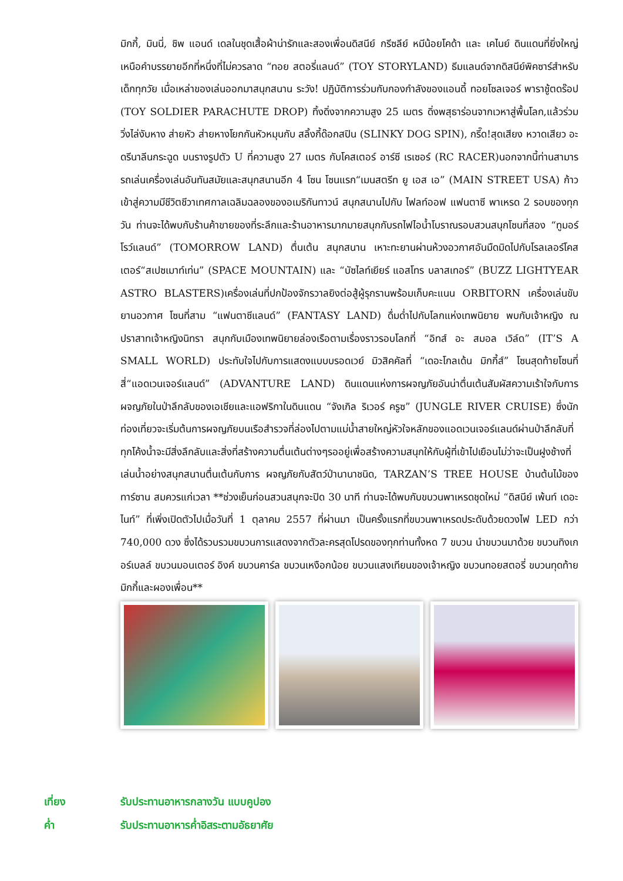มิกกี้, มินนี่, ชิพ แอนด์ เดลในชุดเสื้อผ้าน่ารักและสองเพื่อนดิสนีย์ กรีซลีย์ หมีน้อยโคด้า และ เคไนย์ ดินแดนที่ยิ่งใหญ่เหนือคำบรรยายอีกที่หนึ่งที่ไม่ควรลาด “ทอย สตอรี่แลนด์” (TOY STORYLAND) ธีมแลนด์จากดิสนีย์พิคซาร์สำหรับเด็กทุกวัย เมื่อเหล่าของเล่นออกมาสนุกสนาน ระวัง! ปฏิบัติการร่วมกับกองกำลังของแอนดี้ ทอยโซลเจอร์ พาราชู้ตดร๊อป (TOY SOLDIER PARACHUTE DROP) ทิ้งดิ่งจากความสูง 25 เมตร ดิ่งพสุธาร่อนจากเวหาสู่พื้นโลก,แล้วร่วมวิ่งไล่งับหาง ส่ายหัว ส่ายหางโยกกันหัวหมุนกับ สลิ้งกี้ด๊อกสปิน (SLINKY DOG SPIN), กรี๊ด!สุดเสียง หวาดเสียว อะดรีนาลีนกระฉูด บนรางรูปตัว U ที่ความสูง 27 เมตร กับโคสเตอร์ อาร์ซี เรเซอร์ (RC RACER)นอกจากนี้ท่านสามารรถเล่นเครื่องเล่นอันทันสมัยและสนุกสนานอีก 4 โซน โซนแรก“เมนสตรีท ยู เอส เอ” (MAIN STREET USA) ก้าวเข้าสู่ความมีชีวิตชีวาเทศกาลเฉลิมฉลองของอเมริกันทาวน์ สนุกสนานไปกับ ไฟลท์ออฟ แฟนตาซี พาเหรด 2 รอบของทุกวัน ท่านจะได้พบกับร้านค้าขายของที่ระลึกและร้านอาหารมากมายสนุกกับรถไฟไอน้ำโบราณรอบสวนสนุกโซนที่สอง “ทูมอร์โรว์แลนด์” (TOMORROW LAND) ตื่นเต้น สนุกสนาน เหาะทะยานผ่านห้วงอวกาศอันมืดมิดไปกับโรลเลอร์โคสเตอร์“สเปซเมาท์เท่น” (SPACE MOUNTAIN) และ “บัซไลท์เยียร์ แอสโทร บลาสเทอร์” (BUZZ LIGHTYEAR ASTRO BLASTERS)เครื่องเล่นที่ปกป้องจักรวาลยิงต่อสู้ผู้รุกรานพร้อมเก็บคะแนน ORBITORN เครื่องเล่นขับยานอวกาศ โซนที่สาม “แฟนตาซีแลนด์” (FANTASY LAND) ดื่มด่ำไปกับโลกแห่งเทพนิยาย พบกับเจ้าหญิง ณ ปราสาทเจ้าหญิงนิทรา สนุกกับเมืองเทพนิยายล่องเรือตามเรื่องราวรอบโลกที่ “อิทส์ อะ สมอล เวิล์ด” (IT’S A SMALL WORLD) ประทับใจไปกับการแสดงแบบบรอดเวย์ มิวสิคคัลที่ “เดอะโกลเด้น มิกกี้ส์” โซนสุดท้ายโซนที่สี่“แอดเวนเจอร์แลนด์” (ADVANTURE LAND) ดินแดนแห่งการผจญภัยอันน่าตื่นเต้นสัมผัสความเร้าใจกับการผจญภัยในป่าลึกลับของเอเชียและแอฟริกาในดินแดน “จังเกิล ริเวอร์ ครูซ” (JUNGLE RIVER CRUISE) ซึ่งนักท่องเที่ยวจะเริ่มต้นการผจญภัยบนเรือสำรวจที่ล่องไปตามแม่น้ำสายใหญ่หัวใจหลักของแอดเวนเจอร์แลนด์ผ่านป่าลึกลับที่ทุกโค้งน้ำจะมีสิ่งลึกลับและสิ่งที่สร้างความตื่นเต้นต่างๆรออยู่เพื่อสร้างความสนุกให้กับผู้ที่เข้าไปเยือนไม่ว่าจะเป็นฝูงช้างที่เล่นน้ำอย่างสนุกสนานตื่นเต้นกับการ ผจญภัยกับสัตว์ป่านานาชนิด, TARZAN’S TREE HOUSE บ้านต้นไม้ของทาร์ซาน สมควรแก่เวลา **ช่วงเย็นก่อนสวนสนุกจะปิด 30 นาที ท่านจะได้พบกับขบวนพาเหรดชุดใหม่ “ดิสนีย์ เพ้นท์ เดอะไนท์” ที่เพิ่งเปิดตัวไปเมื่อวันที่ 1 ตุลาคม 2557 ที่ผ่านมา เป็นครั้งแรกที่ขบวนพาเหรดประดับด้วยดวงไฟ LED กว่า 740,000 ดวง ซึ่งได้รวบรวมขบวนการแสดงจากตัวละครสุดโปรดของทุกท่านทั้งหด 7 ขบวน นำขบวนมาด้วย ขบวนทิงเกอร์เบลล์ ขบวนมอนเตอร์ อิงค์ ขบวนคาร์ล ขบวนเหงือกน้อย ขบวนแสงเทียนของเจ้าหญิง ขบวนทอยสตอรี่ ขบวนทุดท้าย มิกกี้และผองเพื่อน**
เที่ยง รับประทานอาหารกลางวัน แบบคูปอง
ค่ำ รับประทานอาหารค่ำอิสระตามอัธยาศัย